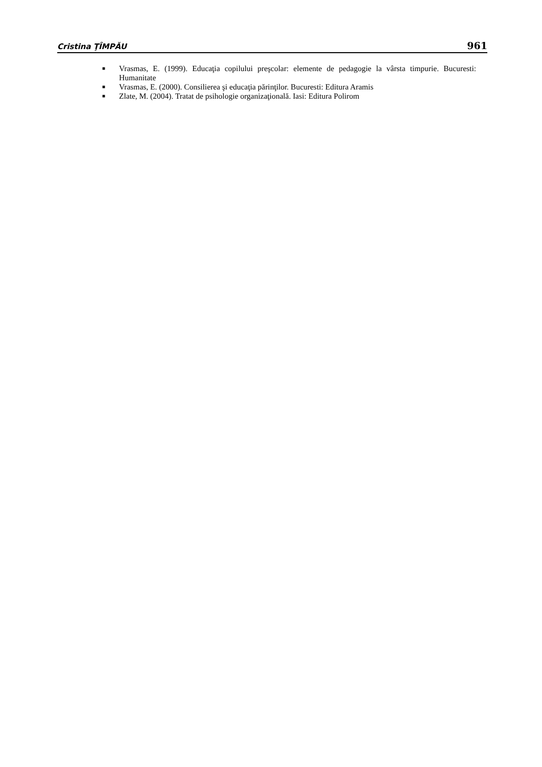Cristina ŢÎMPĂU 961
■ Vrasmas, E. (1999). Educaţia copilului preşcolar: elemente de pedagogie la vârsta timpurie. Bucuresti: Humanitate
■ Vrasmas, E. (2000). Consilierea şi educaţia părinţilor. Bucuresti: Editura Aramis
■ Zlate, M. (2004). Tratat de psihologie organizaţională. Iasi: Editura Polirom